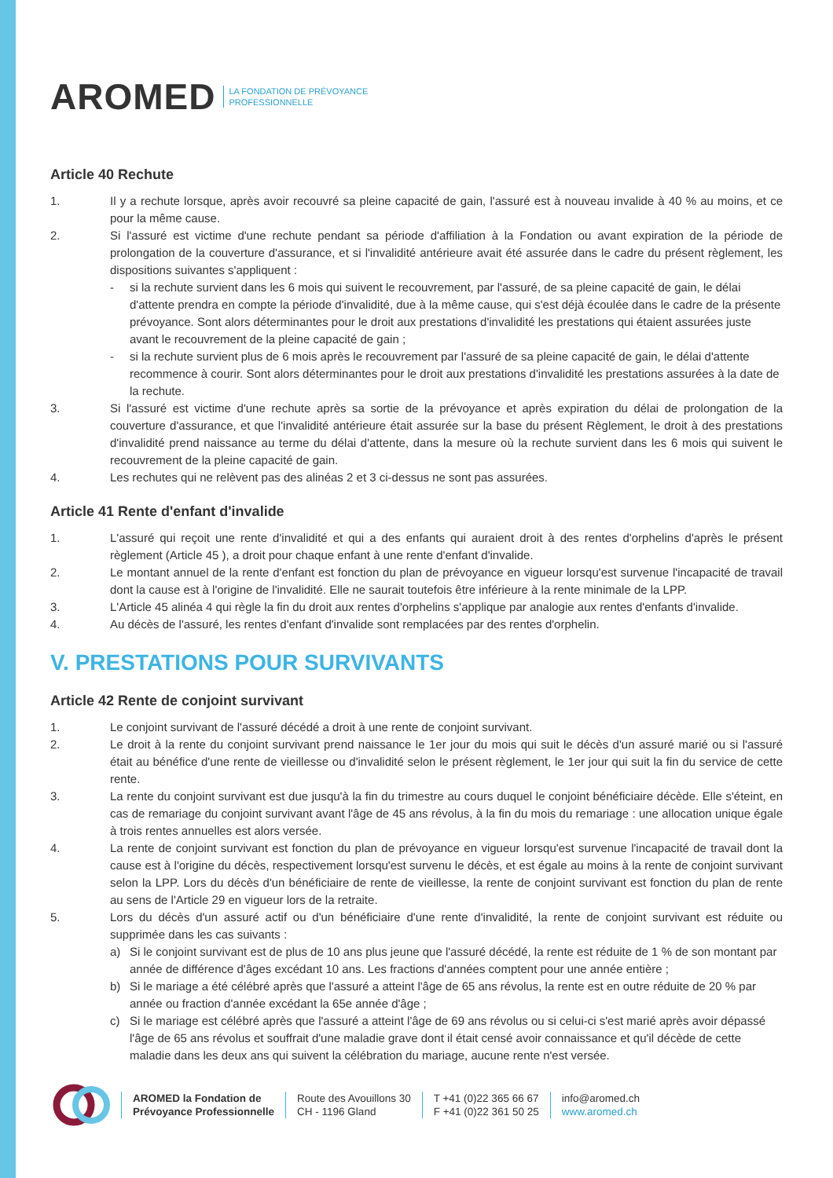AROMED LA FONDATION DE PRÉVOYANCE
PROFESSIONNELLE
Article 40 Rechute
1. Il y a rechute lorsque, après avoir recouvré sa pleine capacité de gain, l'assuré est à nouveau invalide à 40 % au moins, et ce pour la même cause.
2. Si l'assuré est victime d'une rechute pendant sa période d'affiliation à la Fondation ou avant expiration de la période de prolongation de la couverture d'assurance, et si l'invalidité antérieure avait été assurée dans le cadre du présent règlement, les dispositions suivantes s'appliquent :
- si la rechute survient dans les 6 mois qui suivent le recouvrement, par l'assuré, de sa pleine capacité de gain, le délai d'attente prendra en compte la période d'invalidité, due à la même cause, qui s'est déjà écoulée dans le cadre de la présente prévoyance. Sont alors déterminantes pour le droit aux prestations d'invalidité les prestations qui étaient assurées juste avant le recouvrement de la pleine capacité de gain ;
- si la rechute survient plus de 6 mois après le recouvrement par l'assuré de sa pleine capacité de gain, le délai d'attente recommence à courir. Sont alors déterminantes pour le droit aux prestations d'invalidité les prestations assurées à la date de la rechute.
3. Si l'assuré est victime d'une rechute après sa sortie de la prévoyance et après expiration du délai de prolongation de la couverture d'assurance, et que l'invalidité antérieure était assurée sur la base du présent Règlement, le droit à des prestations d'invalidité prend naissance au terme du délai d'attente, dans la mesure où la rechute survient dans les 6 mois qui suivent le recouvrement de la pleine capacité de gain.
4. Les rechutes qui ne relèvent pas des alinéas 2 et 3 ci-dessus ne sont pas assurées.
Article 41 Rente d'enfant d'invalide
1. L'assuré qui reçoit une rente d'invalidité et qui a des enfants qui auraient droit à des rentes d'orphelins d'après le présent règlement (Article 45 ), a droit pour chaque enfant à une rente d'enfant d'invalide.
2. Le montant annuel de la rente d'enfant est fonction du plan de prévoyance en vigueur lorsqu'est survenue l'incapacité de travail dont la cause est à l'origine de l'invalidité. Elle ne saurait toutefois être inférieure à la rente minimale de la LPP.
3. L'Article 45 alinéa 4 qui règle la fin du droit aux rentes d'orphelins s'applique par analogie aux rentes d'enfants d'invalide.
4. Au décès de l'assuré, les rentes d'enfant d'invalide sont remplacées par des rentes d'orphelin.
V. PRESTATIONS POUR SURVIVANTS
Article 42 Rente de conjoint survivant
1. Le conjoint survivant de l'assuré décédé a droit à une rente de conjoint survivant.
2. Le droit à la rente du conjoint survivant prend naissance le 1er jour du mois qui suit le décès d'un assuré marié ou si l'assuré était au bénéfice d'une rente de vieillesse ou d'invalidité selon le présent règlement, le 1er jour qui suit la fin du service de cette rente.
3. La rente du conjoint survivant est due jusqu'à la fin du trimestre au cours duquel le conjoint bénéficiaire décède. Elle s'éteint, en cas de remariage du conjoint survivant avant l'âge de 45 ans révolus, à la fin du mois du remariage : une allocation unique égale à trois rentes annuelles est alors versée.
4. La rente de conjoint survivant est fonction du plan de prévoyance en vigueur lorsqu'est survenue l'incapacité de travail dont la cause est à l'origine du décès, respectivement lorsqu'est survenu le décès, et est égale au moins à la rente de conjoint survivant selon la LPP. Lors du décès d'un bénéficiaire de rente de vieillesse, la rente de conjoint survivant est fonction du plan de rente au sens de l'Article 29 en vigueur lors de la retraite.
5. Lors du décès d'un assuré actif ou d'un bénéficiaire d'une rente d'invalidité, la rente de conjoint survivant est réduite ou supprimée dans les cas suivants :
a) Si le conjoint survivant est de plus de 10 ans plus jeune que l'assuré décédé, la rente est réduite de 1 % de son montant par année de différence d'âges excédant 10 ans. Les fractions d'années comptent pour une année entière ;
b) Si le mariage a été célébré après que l'assuré a atteint l'âge de 65 ans révolus, la rente est en outre réduite de 20 % par année ou fraction d'année excédant la 65e année d'âge ;
c) Si le mariage est célébré après que l'assuré a atteint l'âge de 69 ans révolus ou si celui-ci s'est marié après avoir dépassé l'âge de 65 ans révolus et souffrait d'une maladie grave dont il était censé avoir connaissance et qu'il décède de cette maladie dans les deux ans qui suivent la célébration du mariage, aucune rente n'est versée.
AROMED la Fondation de
Prévoyance Professionnelle
Route des Avouillons 30
CH - 1196 Gland
T +41 (0)22 365 66 67
F +41 (0)22 361 50 25
info@aromed.ch
www.aromed.ch